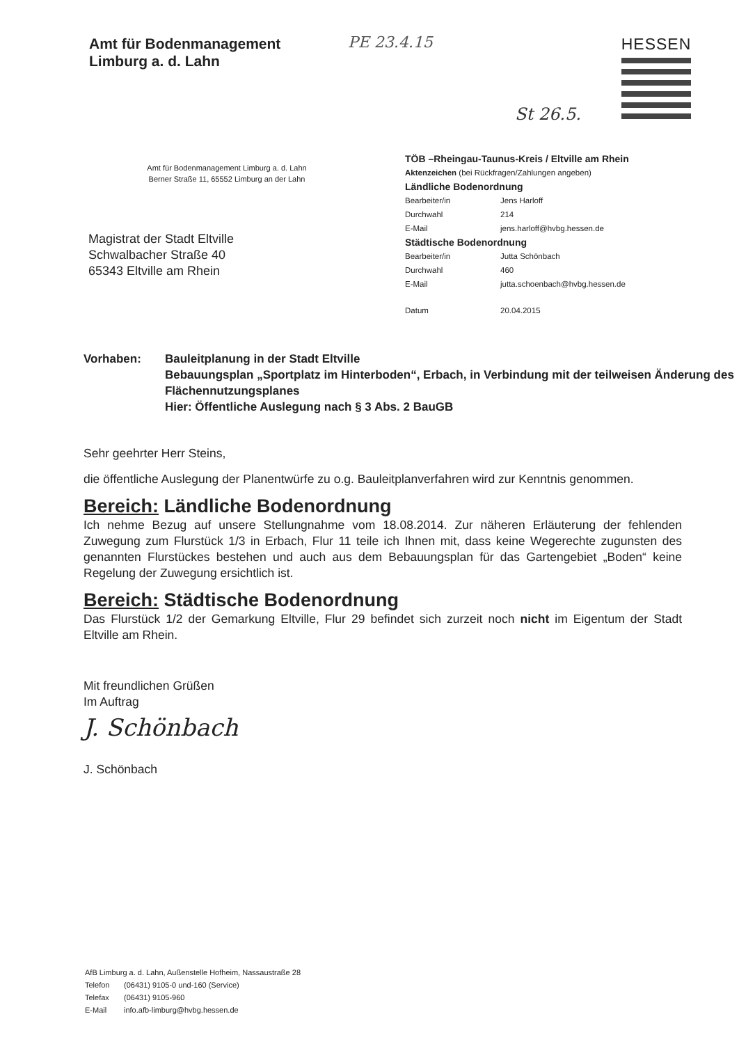Amt für Bodenmanagement
Limburg a. d. Lahn
PE 23.4.15
St 26.5.
HESSEN
Amt für Bodenmanagement Limburg a. d. Lahn
Berner Straße 11, 65552 Limburg an der Lahn
Magistrat der Stadt Eltville
Schwalbacher Straße 40
65343 Eltville am Rhein
TÖB –Rheingau-Taunus-Kreis / Eltville am Rhein
Aktenzeichen (bei Rückfragen/Zahlungen angeben)
Ländliche Bodenordnung
Bearbeiter/in Jens Harloff
Durchwahl 214
E-Mail jens.harloff@hvbg.hessen.de
Städtische Bodenordnung
Bearbeiter/in Jutta Schönbach
Durchwahl 460
E-Mail jutta.schoenbach@hvbg.hessen.de
Datum 20.04.2015
Vorhaben: Bauleitplanung in der Stadt Eltville
Bebauungsplan „Sportplatz im Hinterboden“, Erbach, in Verbindung mit der teilweisen Änderung des Flächennutzungsplanes
Hier: Öffentliche Auslegung nach § 3 Abs. 2 BauGB
Sehr geehrter Herr Steins,
die öffentliche Auslegung der Planentwürfe zu o.g. Bauleitplanverfahren wird zur Kenntnis genommen.
Bereich: Ländliche Bodenordnung
Ich nehme Bezug auf unsere Stellungnahme vom 18.08.2014. Zur näheren Erläuterung der fehlenden Zuwegung zum Flurstück 1/3 in Erbach, Flur 11 teile ich Ihnen mit, dass keine Wegerechte zugunsten des genannten Flurstückes bestehen und auch aus dem Bebauungsplan für das Gartengebiet „Boden“ keine Regelung der Zuwegung ersichtlich ist.
Bereich: Städtische Bodenordnung
Das Flurstück 1/2 der Gemarkung Eltville, Flur 29 befindet sich zurzeit noch nicht im Eigentum der Stadt Eltville am Rhein.
Mit freundlichen Grüßen
Im Auftrag
J. Schönbach
J. Schönbach
AfB Limburg a. d. Lahn, Außenstelle Hofheim, Nassaustraße 28
Telefon (06431) 9105-0 und-160 (Service)
Telefax (06431) 9105-960
E-Mail info.afb-limburg@hvbg.hessen.de